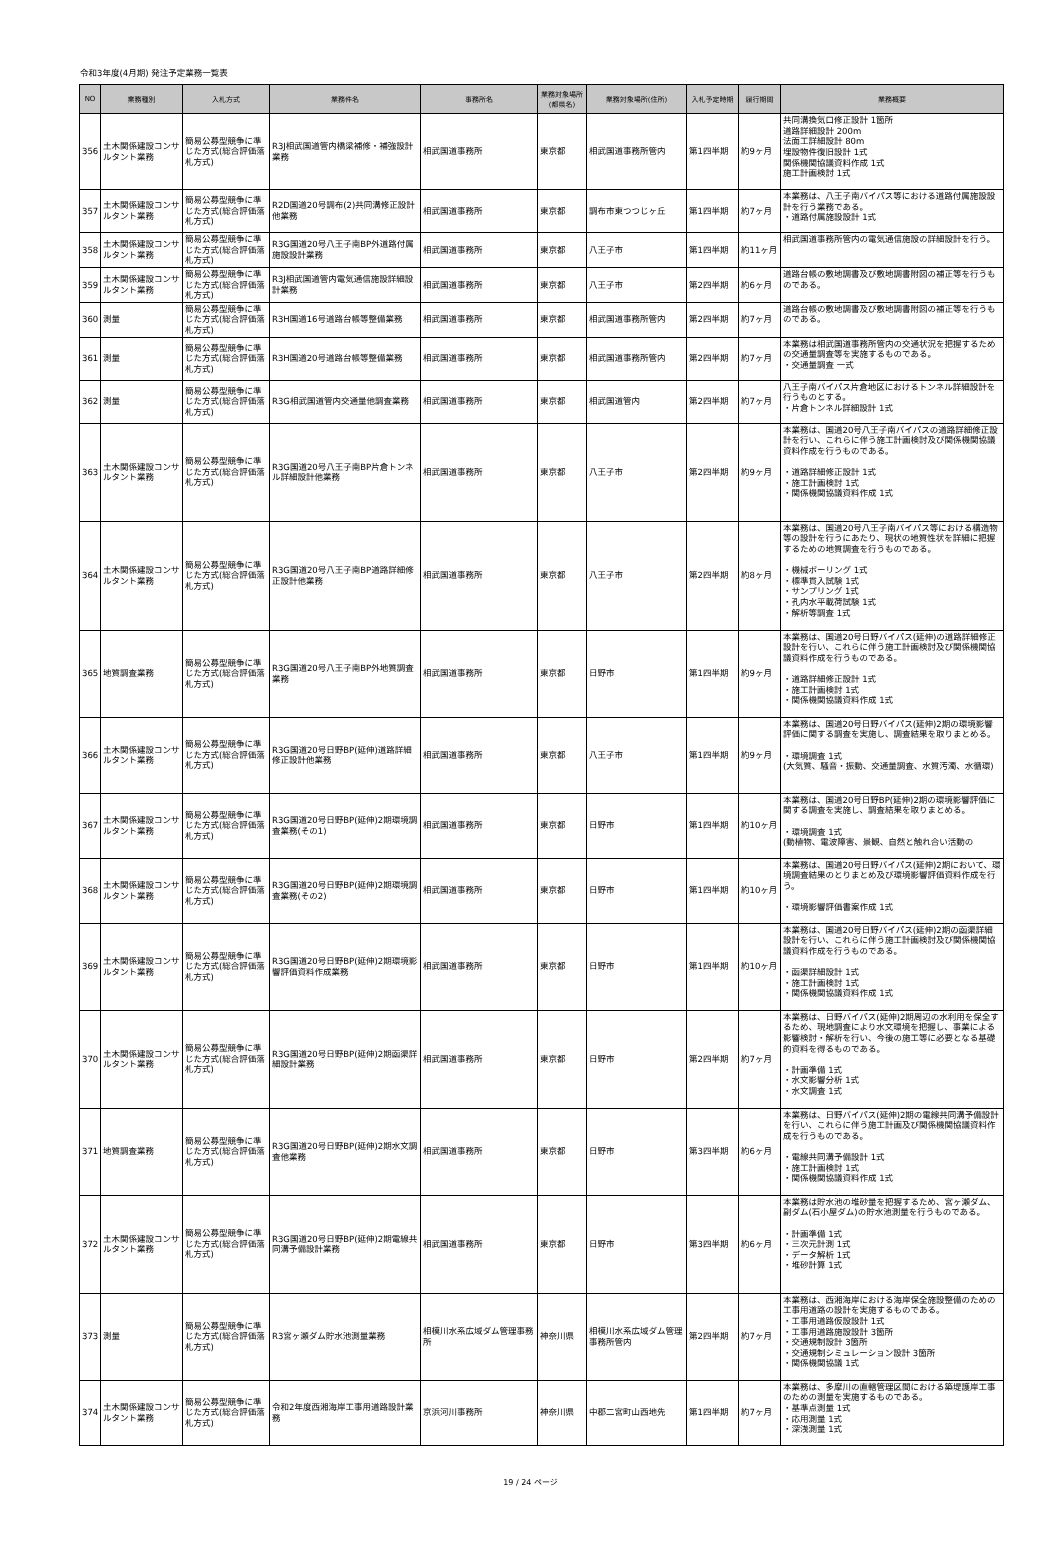令和3年度(4月期) 発注予定業務一覧表
| NO | 業務種別 | 入札方式 | 業務件名 | 事務所名 | 業務対象場所(都県名) | 業務対象場所(住所) | 入札予定時期 | 履行期間 | 業務概要 |
| --- | --- | --- | --- | --- | --- | --- | --- | --- | --- |
| 356 | 土木関係建設コンサルタント業務 | 簡易公募型競争に準じた方式(総合評価落札方式) | R3J相武国道管内橋梁補修・補強設計業務 | 相武国道事務所 | 東京都 | 相武国道事務所管内 | 第1四半期 | 約9ヶ月 | 共同溝換気口修正設計 1箇所 道路詳細設計 200m 法面工詳細設計 80m 埋設物件復旧設計 1式 関係機関協議資料作成 1式 施工計画検討 1式 |
| 357 | 土木関係建設コンサルタント業務 | 簡易公募型競争に準じた方式(総合評価落札方式) | R2D国道20号調布(2)共同溝修正設計他業務 | 相武国道事務所 | 東京都 | 調布市東つつじヶ丘 | 第1四半期 | 約7ヶ月 | 本業務は、八王子南バイパス等における道路付属施設設計を行う業務である。 ・道路付属施設設計 1式 |
| 358 | 土木関係建設コンサルタント業務 | 簡易公募型競争に準じた方式(総合評価落札方式) | R3G国道20号八王子南BP外道路付属施設設計業務 | 相武国道事務所 | 東京都 | 八王子市 | 第1四半期 | 約11ヶ月 | 相武国道事務所管内の電気通信施設の詳細設計を行う。 |
| 359 | 土木関係建設コンサルタント業務 | 簡易公募型競争に準じた方式(総合評価落札方式) | R3J相武国道管内電気通信施設詳細設計業務 | 相武国道事務所 | 東京都 | 八王子市 | 第2四半期 | 約6ヶ月 | 道路台帳の敷地調書及び敷地調書附図の補正等を行うものである。 |
| 360 | 測量 | 簡易公募型競争に準じた方式(総合評価落札方式) | R3H国道16号道路台帳等整備業務 | 相武国道事務所 | 東京都 | 相武国道事務所管内 | 第2四半期 | 約7ヶ月 | 道路台帳の敷地調書及び敷地調書附図の補正等を行うものである。 |
| 361 | 測量 | 簡易公募型競争に準じた方式(総合評価落札方式) | R3H国道20号道路台帳等整備業務 | 相武国道事務所 | 東京都 | 相武国道事務所管内 | 第2四半期 | 約7ヶ月 | 本業務は相武国道事務所管内の交通状況を把握するための交通量調査等を実施するものである。 ・交通量調査 一式 |
| 362 | 測量 | 簡易公募型競争に準じた方式(総合評価落札方式) | R3G相武国道管内交通量他調査業務 | 相武国道事務所 | 東京都 | 相武国道管内 | 第2四半期 | 約7ヶ月 | 八王子南バイパス片倉地区におけるトンネル詳細設計を行うものとする。 ・片倉トンネル詳細設計 1式 |
| 363 | 土木関係建設コンサルタント業務 | 簡易公募型競争に準じた方式(総合評価落札方式) | R3G国道20号八王子南BP片倉トンネル詳細設計他業務 | 相武国道事務所 | 東京都 | 八王子市 | 第2四半期 | 約9ヶ月 | 本業務は、国道20号八王子南バイパスの道路詳細修正設計を行い、これらに伴う施工計画検討及び関係機関協議資料作成を行うものである。 ・道路詳細修正設計 1式 ・施工計画検討 1式 ・関係機関協議資料作成 1式 |
| 364 | 土木関係建設コンサルタント業務 | 簡易公募型競争に準じた方式(総合評価落札方式) | R3G国道20号八王子南BP道路詳細修正設計他業務 | 相武国道事務所 | 東京都 | 八王子市 | 第2四半期 | 約8ヶ月 | 本業務は、国道20号八王子南バイパス等における構造物等の設計を行うにあたり、現状の地質性状を詳細に把握するための地質調査を行うものである。 ・機械ボーリング 1式 ・標準貫入試験 1式 ・サンプリング 1式 ・孔内水平載荷試験 1式 ・解析等調査 1式 |
| 365 | 地質調査業務 | 簡易公募型競争に準じた方式(総合評価落札方式) | R3G国道20号八王子南BP外地質調査業務 | 相武国道事務所 | 東京都 | 日野市 | 第1四半期 | 約9ヶ月 | 本業務は、国道20号日野バイパス(延伸)の道路詳細修正設計を行い、これらに伴う施工計画検討及び関係機関協議資料作成を行うものである。 ・道路詳細修正設計 1式 ・施工計画検討 1式 ・関係機関協議資料作成 1式 |
| 366 | 土木関係建設コンサルタント業務 | 簡易公募型競争に準じた方式(総合評価落札方式) | R3G国道20号日野BP(延伸)道路詳細修正設計他業務 | 相武国道事務所 | 東京都 | 八王子市 | 第1四半期 | 約9ヶ月 | 本業務は、国道20号日野バイパス(延伸)2期の環境影響評価に関する調査を実施し、調査結果を取りまとめる。 ・環境調査 1式 (大気質、騒音・振動、交通量調査、水質汚濁、水循環) |
| 367 | 土木関係建設コンサルタント業務 | 簡易公募型競争に準じた方式(総合評価落札方式) | R3G国道20号日野BP(延伸)2期環境調査業務(その1) | 相武国道事務所 | 東京都 | 日野市 | 第1四半期 | 約10ヶ月 | 本業務は、国道20号日野BP(延伸)2期の環境影響評価に関する調査を実施し、調査結果を取りまとめる。 ・環境調査 1式 (動植物、電波障害、景観、自然と触れ合い活動の |
| 368 | 土木関係建設コンサルタント業務 | 簡易公募型競争に準じた方式(総合評価落札方式) | R3G国道20号日野BP(延伸)2期環境調査業務(その2) | 相武国道事務所 | 東京都 | 日野市 | 第1四半期 | 約10ヶ月 | 本業務は、国道20号日野バイパス(延伸)2期において、環境調査結果のとりまとめ及び環境影響評価資料作成を行う。 ・環境影響評価書案作成 1式 |
| 369 | 土木関係建設コンサルタント業務 | 簡易公募型競争に準じた方式(総合評価落札方式) | R3G国道20号日野BP(延伸)2期環境影響評価資料作成業務 | 相武国道事務所 | 東京都 | 日野市 | 第1四半期 | 約10ヶ月 | 本業務は、国道20号日野バイパス(延伸)2期の函渠詳細設計を行い、これらに伴う施工計画検討及び関係機関協議資料作成を行うものである。 ・函渠詳細設計 1式 ・施工計画検討 1式 ・関係機関協議資料作成 1式 |
| 370 | 土木関係建設コンサルタント業務 | 簡易公募型競争に準じた方式(総合評価落札方式) | R3G国道20号日野BP(延伸)2期函渠詳細設計業務 | 相武国道事務所 | 東京都 | 日野市 | 第2四半期 | 約7ヶ月 | 本業務は、日野バイパス(延伸)2期周辺の水利用を保全するため、現地調査により水文環境を把握し、事業による影響検討・解析を行い、今後の施工等に必要となる基礎的資料を得るものである。 ・計画準備 1式 ・水文影響分析 1式 ・水文調査 1式 |
| 371 | 地質調査業務 | 簡易公募型競争に準じた方式(総合評価落札方式) | R3G国道20号日野BP(延伸)2期水文調査他業務 | 相武国道事務所 | 東京都 | 日野市 | 第3四半期 | 約6ヶ月 | 本業務は、日野バイパス(延伸)2期の電線共同溝予備設計を行い、これらに伴う施工計画及び関係機関協議資料作成を行うものである。 ・電線共同溝予備設計 1式 ・施工計画検討 1式 ・関係機関協議資料作成 1式 |
| 372 | 土木関係建設コンサルタント業務 | 簡易公募型競争に準じた方式(総合評価落札方式) | R3G国道20号日野BP(延伸)2期電線共同溝予備設計業務 | 相武国道事務所 | 東京都 | 日野市 | 第3四半期 | 約6ヶ月 | 本業務は貯水池の堆砂量を把握するため、宮ヶ瀬ダム、副ダム(石小屋ダム)の貯水池測量を行うものである。 ・計画準備 1式 ・三次元計測 1式 ・データ解析 1式 ・堆砂計算 1式 |
| 373 | 測量 | 簡易公募型競争に準じた方式(総合評価落札方式) | R3宮ヶ瀬ダム貯水池測量業務 | 相模川水系広域ダム管理事務所 | 神奈川県 | 相模川水系広域ダム管理事務所管内 | 第2四半期 | 約7ヶ月 | 本業務は、西湘海岸における海岸保全施設整備のための工事用道路の設計を実施するものである。 ・工事用道路仮設設計 1式 ・工事用道路施設設計 3箇所 ・交通規制設計 3箇所 ・交通規制シミュレーション設計 3箇所 ・関係機関協議 1式 |
| 374 | 土木関係建設コンサルタント業務 | 簡易公募型競争に準じた方式(総合評価落札方式) | 令和2年度西湘海岸工事用道路設計業務 | 京浜河川事務所 | 神奈川県 | 中郡二宮町山西地先 | 第1四半期 | 約7ヶ月 | 本業務は、多摩川の直轄管理区間における築堤護岸工事のための測量を実施するものである。 ・基準点測量 1式 ・応用測量 1式 ・深浅測量 1式 |
19 / 24 ページ